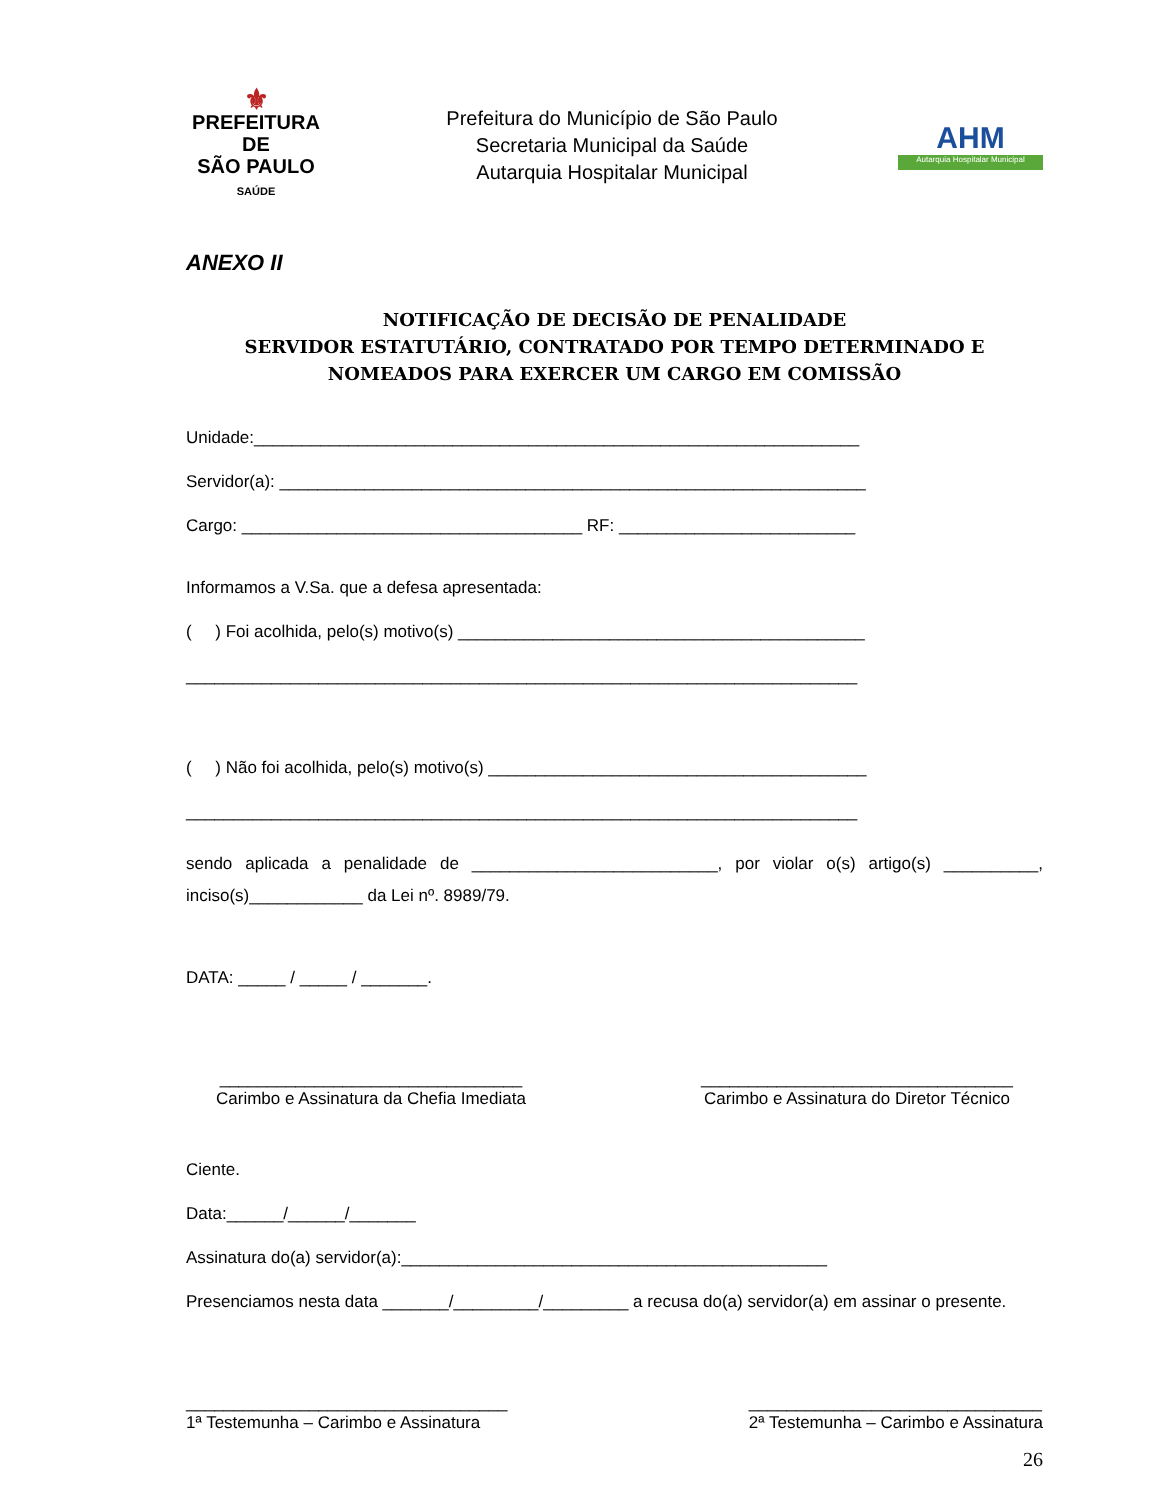⚜
PREFEITURA DE
SÃO PAULO
SAÚDE
Prefeitura do Município de São Paulo
Secretaria Municipal da Saúde
Autarquia Hospitalar Municipal
AHM
Autarquia Hospitalar Municipal
ANEXO II
NOTIFICAÇÃO DE DECISÃO DE PENALIDADE
SERVIDOR ESTATUTÁRIO, CONTRATADO POR TEMPO DETERMINADO E NOMEADOS PARA EXERCER UM CARGO EM COMISSÃO
Unidade:________________________________________________________________
Servidor(a): ______________________________________________________________
Cargo: ____________________________________ RF: _________________________
Informamos a V.Sa. que a defesa apresentada:
( ) Foi acolhida, pelo(s) motivo(s) ___________________________________________
_______________________________________________________________________
( ) Não foi acolhida, pelo(s) motivo(s) ________________________________________
_______________________________________________________________________
sendo aplicada a penalidade de __________________________, por violar o(s) artigo(s) __________, inciso(s)____________ da Lei nº. 8989/79.
DATA: _____ / _____ / _______.
________________________________
Carimbo e Assinatura da Chefia Imediata
_________________________________
Carimbo e Assinatura do Diretor Técnico
Ciente.
Data:______/______/_______
Assinatura do(a) servidor(a):_____________________________________________
Presenciamos nesta data _______/_________/_________ a recusa do(a) servidor(a) em assinar o presente.
__________________________________
1ª Testemunha – Carimbo e Assinatura
_______________________________
2ª Testemunha – Carimbo e Assinatura
26